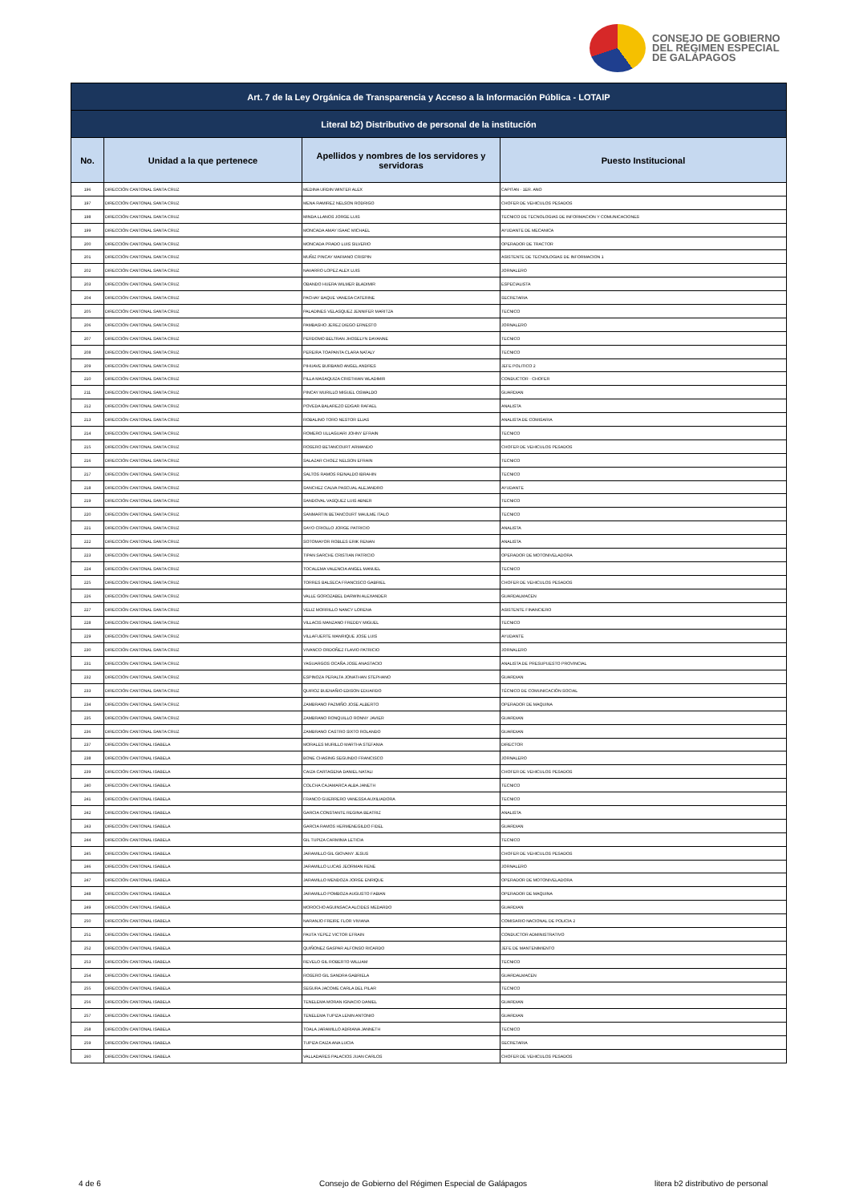CONSEJO DE GOBIERNO
DEL RÉGIMEN ESPECIAL
DE GALÁPAGOS
| Art. 7 de la Ley Orgánica de Transparencia y Acceso a la Información Pública - LOTAIP | | | |
| --- | --- | --- | --- |
| Literal b2) Distributivo de personal de la institución | | | |
| No. | Unidad a la que pertenece | Apellidos y nombres de los servidores y servidoras | Puesto Institucional |
| 196 | DIRECCIÓN CANTONAL SANTA CRUZ | MEDINA URDIN WINTER ALEX | CAPITAN - 1ER. ANO |
| 197 | DIRECCIÓN CANTONAL SANTA CRUZ | MENA RAMIREZ NELSON RODRIGO | CHOFER DE VEHICULOS PESADOS |
| 198 | DIRECCIÓN CANTONAL SANTA CRUZ | MINDA LLANOS JORGE LUIS | TECNICO DE TECNOLOGIAS DE INFORMACION Y COMUNICACIONES |
| 199 | DIRECCIÓN CANTONAL SANTA CRUZ | MONCADA AMAY ISAAC MICHAEL | AYUDANTE DE MECANICA |
| 200 | DIRECCIÓN CANTONAL SANTA CRUZ | MONCADA PRADO LUIS SILVERIO | OPERADOR DE TRACTOR |
| 201 | DIRECCIÓN CANTONAL SANTA CRUZ | MUÑIZ PINCAY MARIANO CRISPIN | ASISTENTE DE TECNOLOGIAS DE INFORMACION 1 |
| 202 | DIRECCIÓN CANTONAL SANTA CRUZ | NAVARRO LOPEZ ALEX LUIS | JORNALERO |
| 203 | DIRECCIÓN CANTONAL SANTA CRUZ | OBANDO HUERA WILMER BLADIMIR | ESPECIALISTA |
| 204 | DIRECCIÓN CANTONAL SANTA CRUZ | PACHAY BAQUE VANESA CATERINE | SECRETARIA |
| 205 | DIRECCIÓN CANTONAL SANTA CRUZ | PALADINES VELASQUEZ JENNIFER MARITZA | TECNICO |
| 206 | DIRECCIÓN CANTONAL SANTA CRUZ | PAMBASHO JEREZ DIEGO ERNESTO | JORNALERO |
| 207 | DIRECCIÓN CANTONAL SANTA CRUZ | PERDOMO BELTRAN JHOSELYN DAYANNE | TECNICO |
| 208 | DIRECCIÓN CANTONAL SANTA CRUZ | PEREIRA TOAPANTA CLARA NATALY | TECNICO |
| 209 | DIRECCIÓN CANTONAL SANTA CRUZ | PIHUAVE BURBANO ANGEL ANDRES | JEFE POLITICO 2 |
| 210 | DIRECCIÓN CANTONAL SANTA CRUZ | PILLA MASAQUIZA CRISTHIAN WLADIMIR | CONDUCTOR - CHOFER |
| 211 | DIRECCIÓN CANTONAL SANTA CRUZ | PINCAY MURILLO MIGUEL OSWALDO | GUARDIAN |
| 212 | DIRECCIÓN CANTONAL SANTA CRUZ | POVEDA BALAREZO EDGAR RAFAEL | ANALISTA |
| 213 | DIRECCIÓN CANTONAL SANTA CRUZ | ROBALINO TORO NESTOR ELIAS | ANALISTA DE COMISARIA |
| 214 | DIRECCIÓN CANTONAL SANTA CRUZ | ROMERO ULLAGUARI JOHNY EFRAIN | TECNICO |
| 215 | DIRECCIÓN CANTONAL SANTA CRUZ | ROSERO BETANCOURT ARMANDO | CHOFER DE VEHICULOS PESADOS |
| 216 | DIRECCIÓN CANTONAL SANTA CRUZ | SALAZAR CHOEZ NELSON EFRAIN | TECNICO |
| 217 | DIRECCIÓN CANTONAL SANTA CRUZ | SALTOS RAMOS REINALDO IBRAHIN | TECNICO |
| 218 | DIRECCIÓN CANTONAL SANTA CRUZ | SANCHEZ CALVA PASCUAL ALEJANDRO | AYUDANTE |
| 219 | DIRECCIÓN CANTONAL SANTA CRUZ | SANDOVAL VASQUEZ LUIS ABNER | TECNICO |
| 220 | DIRECCIÓN CANTONAL SANTA CRUZ | SANMARTIN BETANCOURT MAULME ITALO | TECNICO |
| 221 | DIRECCIÓN CANTONAL SANTA CRUZ | SAYO CRIOLLO JORGE PATRICIO | ANALISTA |
| 222 | DIRECCIÓN CANTONAL SANTA CRUZ | SOTOMAYOR ROBLES ERIK RENAN | ANALISTA |
| 223 | DIRECCIÓN CANTONAL SANTA CRUZ | TIPAN SARCHE CRISTIAN PATRICIO | OPERADOR DE MOTONIVELADORA |
| 224 | DIRECCIÓN CANTONAL SANTA CRUZ | TOCALEMA VALENCIA ANGEL MANUEL | TECNICO |
| 225 | DIRECCIÓN CANTONAL SANTA CRUZ | TORRES BALSECA FRANCISCO GABRIEL | CHOFER DE VEHICULOS PESADOS |
| 226 | DIRECCIÓN CANTONAL SANTA CRUZ | VALLE GOROZABEL DARWIN ALEXANDER | GUARDALMACEN |
| 227 | DIRECCIÓN CANTONAL SANTA CRUZ | VELIZ MORRILLO NANCY LORENA | ASISTENTE FINANCIERO |
| 228 | DIRECCIÓN CANTONAL SANTA CRUZ | VILLACIS MANZANO FREDDY MIGUEL | TECNICO |
| 229 | DIRECCIÓN CANTONAL SANTA CRUZ | VILLAFUERTE MANRIQUE JOSE LUIS | AYUDANTE |
| 230 | DIRECCIÓN CANTONAL SANTA CRUZ | VIVANCO ORDOÑEZ FLAVIO PATRICIO | JORNALERO |
| 231 | DIRECCIÓN CANTONAL SANTA CRUZ | YAGUARGOS OCAÑA JOSE ANASTACIO | ANALISTA DE PRESUPUESTO PROVINCIAL |
| 232 | DIRECCIÓN CANTONAL SANTA CRUZ | ESPINOZA PERALTA JONATHAN STEPHANO | GUARDIAN |
| 233 | DIRECCIÓN CANTONAL SANTA CRUZ | QUIROZ BUENAÑIO EDISON EDUARDO | TÉCNICO DE COMUNICACIÓN SOCIAL |
| 234 | DIRECCIÓN CANTONAL SANTA CRUZ | ZAMBRANO PAZMIÑO JOSE ALBERTO | OPERADOR DE MAQUINA |
| 235 | DIRECCIÓN CANTONAL SANTA CRUZ | ZAMBRANO RONQUILLO RONNY JAVIER | GUARDIAN |
| 236 | DIRECCIÓN CANTONAL SANTA CRUZ | ZAMBRANO CASTRO SIXTO ROLANDO | GUARDIAN |
| 237 | DIRECCIÓN CANTONAL ISABELA | MORALES MURILLO MARTHA STEFANIA | DIRECTOR |
| 238 | DIRECCIÓN CANTONAL ISABELA | BONE CHASING SEGUNDO FRANCISCO | JORNALERO |
| 239 | DIRECCIÓN CANTONAL ISABELA | CAIZA CARTAGENA DANIEL NATALI | CHOFER DE VEHICULOS PESADOS |
| 240 | DIRECCIÓN CANTONAL ISABELA | COLCHA CAJAMARCA ALBA JANETH | TECNICO |
| 241 | DIRECCIÓN CANTONAL ISABELA | FRANCO GUERRERO VANESSA AUXILIADORA | TECNICO |
| 242 | DIRECCIÓN CANTONAL ISABELA | GARCIA CONSTANTE REGINA BEATRIZ | ANALISTA |
| 243 | DIRECCIÓN CANTONAL ISABELA | GARCIA RAMOS HERMENEGILDO FIDEL | GUARDIAN |
| 244 | DIRECCIÓN CANTONAL ISABELA | GIL TUPIZA CARMINIA LETICIA | TECNICO |
| 245 | DIRECCIÓN CANTONAL ISABELA | JARAMILLO GIL GIOVANY JESUS | CHOFER DE VEHICULOS PESADOS |
| 246 | DIRECCIÓN CANTONAL ISABELA | JARAMILLO LUCAS JEORMAN RENE | JORNALERO |
| 247 | DIRECCIÓN CANTONAL ISABELA | JARAMILLO MENDOZA JORGE ENRIQUE | OPERADOR DE MOTONIVELADORA |
| 248 | DIRECCIÓN CANTONAL ISABELA | JARAMILLO POMBOZA AUGUSTO FABIAN | OPERADOR DE MAQUINA |
| 249 | DIRECCIÓN CANTONAL ISABELA | MOROCHO AGUINSACA ALCIDES MEDARDO | GUARDIAN |
| 250 | DIRECCIÓN CANTONAL ISABELA | NARANJO FREIRE FLOR VIVIANA | COMISARIO NACIONAL DE POLICIA 2 |
| 251 | DIRECCIÓN CANTONAL ISABELA | PAUTA YEPEZ VICTOR EFRAIN | CONDUCTOR ADMINISTRATIVO |
| 252 | DIRECCIÓN CANTONAL ISABELA | QUIÑONEZ GASPAR ALFONSO RICARDO | JEFE DE MANTENIMIENTO |
| 253 | DIRECCIÓN CANTONAL ISABELA | REVELO GIL ROBERTO WILLIAM | TECNICO |
| 254 | DIRECCIÓN CANTONAL ISABELA | ROSERO GIL SANDRA GABRIELA | GUARDALMACEN |
| 255 | DIRECCIÓN CANTONAL ISABELA | SEGURA JACOME CARLA DEL PILAR | TECNICO |
| 256 | DIRECCIÓN CANTONAL ISABELA | TENELEMA MORAN IGNACIO DANIEL | GUARDIAN |
| 257 | DIRECCIÓN CANTONAL ISABELA | TENELEMA TUPIZA LENIN ANTONIO | GUARDIAN |
| 258 | DIRECCIÓN CANTONAL ISABELA | TOALA JARAMILLO ADRIANA JANNETH | TECNICO |
| 259 | DIRECCIÓN CANTONAL ISABELA | TUPIZA CAIZA ANA LUCIA | SECRETARIA |
| 260 | DIRECCIÓN CANTONAL ISABELA | VALLADARES PALACIOS JUAN CARLOS | CHOFER DE VEHICULOS PESADOS |
4 de 6
Consejo de Gobierno del Régimen Especial de Galápagos
litera b2 distributivo de personal